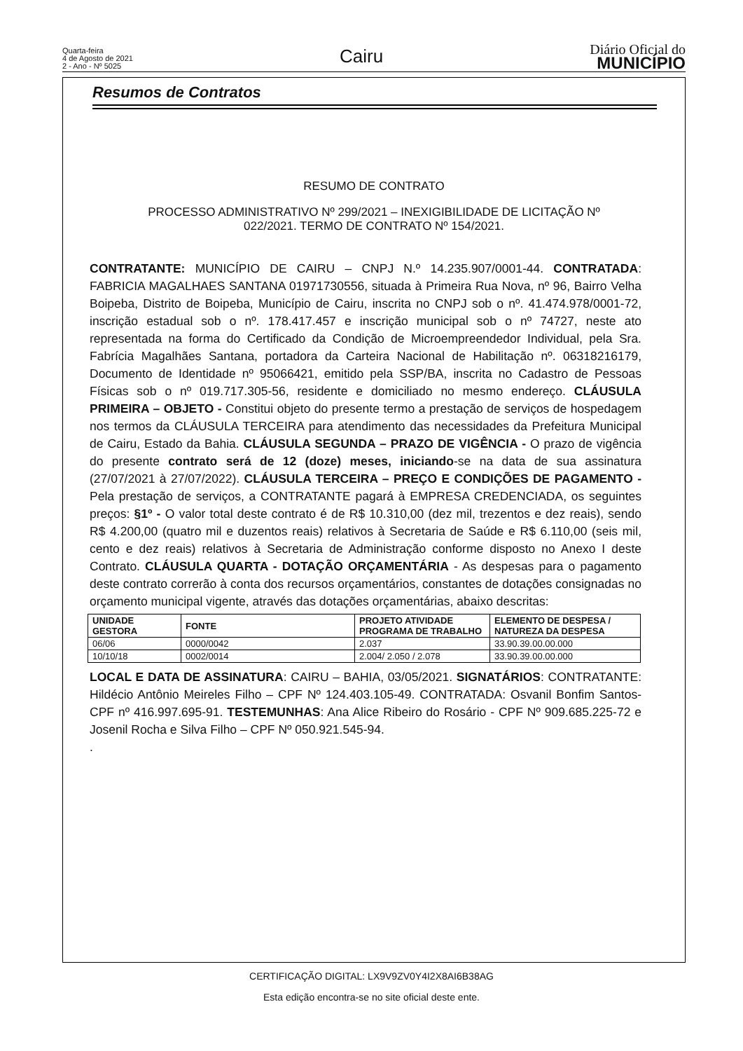Quarta-feira
4 de Agosto de 2021
2 - Ano - Nº 5025
Cairu
Diário Oficial do
MUNICÍPIO
Resumos de Contratos
RESUMO DE CONTRATO
PROCESSO ADMINISTRATIVO Nº 299/2021 – INEXIGIBILIDADE DE LICITAÇÃO Nº
022/2021. TERMO DE CONTRATO Nº 154/2021.
CONTRATANTE: MUNICÍPIO DE CAIRU – CNPJ N.º 14.235.907/0001-44. CONTRATADA: FABRICIA MAGALHAES SANTANA 01971730556, situada à Primeira Rua Nova, nº 96, Bairro Velha Boipeba, Distrito de Boipeba, Município de Cairu, inscrita no CNPJ sob o nº. 41.474.978/0001-72, inscrição estadual sob o nº. 178.417.457 e inscrição municipal sob o nº 74727, neste ato representada na forma do Certificado da Condição de Microempreendedor Individual, pela Sra. Fabrícia Magalhães Santana, portadora da Carteira Nacional de Habilitação nº. 06318216179, Documento de Identidade nº 95066421, emitido pela SSP/BA, inscrita no Cadastro de Pessoas Físicas sob o nº 019.717.305-56, residente e domiciliado no mesmo endereço. CLÁUSULA PRIMEIRA – OBJETO - Constitui objeto do presente termo a prestação de serviços de hospedagem nos termos da CLÁUSULA TERCEIRA para atendimento das necessidades da Prefeitura Municipal de Cairu, Estado da Bahia. CLÁUSULA SEGUNDA – PRAZO DE VIGÊNCIA - O prazo de vigência do presente contrato será de 12 (doze) meses, iniciando-se na data de sua assinatura (27/07/2021 à 27/07/2022). CLÁUSULA TERCEIRA – PREÇO E CONDIÇÕES DE PAGAMENTO - Pela prestação de serviços, a CONTRATANTE pagará à EMPRESA CREDENCIADA, os seguintes preços: §1º - O valor total deste contrato é de R$ 10.310,00 (dez mil, trezentos e dez reais), sendo R$ 4.200,00 (quatro mil e duzentos reais) relativos à Secretaria de Saúde e R$ 6.110,00 (seis mil, cento e dez reais) relativos à Secretaria de Administração conforme disposto no Anexo I deste Contrato. CLÁUSULA QUARTA - DOTAÇÃO ORÇAMENTÁRIA - As despesas para o pagamento deste contrato correrão à conta dos recursos orçamentários, constantes de dotações consignadas no orçamento municipal vigente, através das dotações orçamentárias, abaixo descritas:
| UNIDADE GESTORA | FONTE | PROJETO ATIVIDADE PROGRAMA DE TRABALHO | ELEMENTO DE DESPESA / NATUREZA DA DESPESA |
| --- | --- | --- | --- |
| 06/06 | 0000/0042 | 2.037 | 33.90.39.00.00.000 |
| 10/10/18 | 0002/0014 | 2.004/ 2.050 / 2.078 | 33.90.39.00.00.000 |
LOCAL E DATA DE ASSINATURA: CAIRU – BAHIA, 03/05/2021. SIGNATÁRIOS: CONTRATANTE: Hildécio Antônio Meireles Filho – CPF Nº 124.403.105-49. CONTRATADA: Osvanil Bonfim Santos- CPF nº 416.997.695-91. TESTEMUNHAS: Ana Alice Ribeiro do Rosário - CPF Nº 909.685.225-72 e Josenil Rocha e Silva Filho – CPF Nº 050.921.545-94.
.
CERTIFICAÇÃO DIGITAL: LX9V9ZV0Y4I2X8AI6B38AG
Esta edição encontra-se no site oficial deste ente.